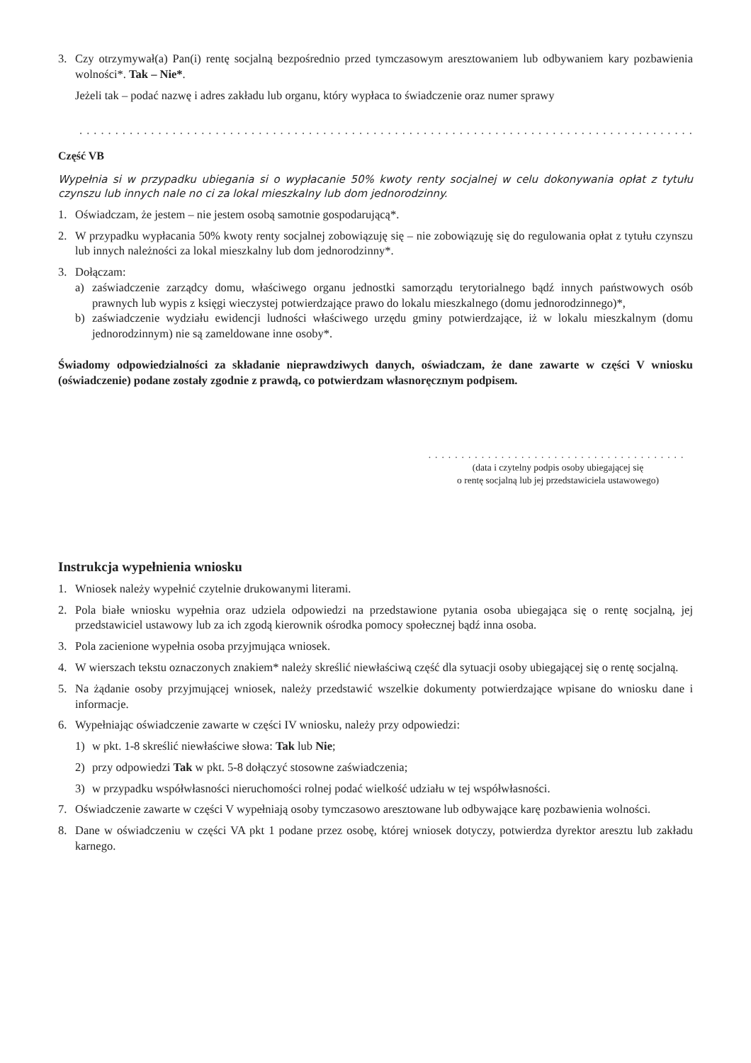3. Czy otrzymywał(a) Pan(i) rentę socjalną bezpośrednio przed tymczasowym aresztowaniem lub odbywaniem kary pozbawienia wolności*. Tak – Nie*.
Jeżeli tak – podać nazwę i adres zakładu lub organu, który wypłaca to świadczenie oraz numer sprawy
.......................................................................................................................
Część VB
Wypełnia si w przypadku ubiegania si o wypłacanie 50% kwoty renty socjalnej w celu dokonywania opłat z tytułu czynszu lub innych nale no ci za lokal mieszkalny lub dom jednorodzinny.
1. Oświadczam, że jestem – nie jestem osobą samotnie gospodarującą*.
2. W przypadku wypłacania 50% kwoty renty socjalnej zobowiązuję się – nie zobowiązuję się do regulowania opłat z tytułu czynszu lub innych należności za lokal mieszkalny lub dom jednorodzinny*.
3. Dołączam:
a) zaświadczenie zarządcy domu, właściwego organu jednostki samorządu terytorialnego bądź innych państwowych osób prawnych lub wypis z księgi wieczystej potwierdzające prawo do lokalu mieszkalnego (domu jednorodzinnego)*,
b) zaświadczenie wydziału ewidencji ludności właściwego urzędu gminy potwierdzające, iż w lokalu mieszkalnym (domu jednorodzinnym) nie są zameldowane inne osoby*.
Świadomy odpowiedzialności za składanie nieprawdziwych danych, oświadczam, że dane zawarte w części V wniosku (oświadczenie) podane zostały zgodnie z prawdą, co potwierdzam własnoręcznym podpisem.
.......................................
(data i czytelny podpis osoby ubiegającej się
o rentę socjalną lub jej przedstawiciela ustawowego)
Instrukcja wypełnienia wniosku
1. Wniosek należy wypełnić czytelnie drukowanymi literami.
2. Pola białe wniosku wypełnia oraz udziela odpowiedzi na przedstawione pytania osoba ubiegająca się o rentę socjalną, jej przedstawiciel ustawowy lub za ich zgodą kierownik ośrodka pomocy społecznej bądź inna osoba.
3. Pola zacienione wypełnia osoba przyjmująca wniosek.
4. W wierszach tekstu oznaczonych znakiem* należy skreślić niewłaściwą część dla sytuacji osoby ubiegającej się o rentę socjalną.
5. Na żądanie osoby przyjmującej wniosek, należy przedstawić wszelkie dokumenty potwierdzające wpisane do wniosku dane i informacje.
6. Wypełniając oświadczenie zawarte w części IV wniosku, należy przy odpowiedzi:
1) w pkt. 1-8 skreślić niewłaściwe słowa: Tak lub Nie;
2) przy odpowiedzi Tak w pkt. 5-8 dołączyć stosowne zaświadczenia;
3) w przypadku współwłasności nieruchomości rolnej podać wielkość udziału w tej współwłasności.
7. Oświadczenie zawarte w części V wypełniają osoby tymczasowo aresztowane lub odbywające karę pozbawienia wolności.
8. Dane w oświadczeniu w części VA pkt 1 podane przez osobę, której wniosek dotyczy, potwierdza dyrektor aresztu lub zakładu karnego.